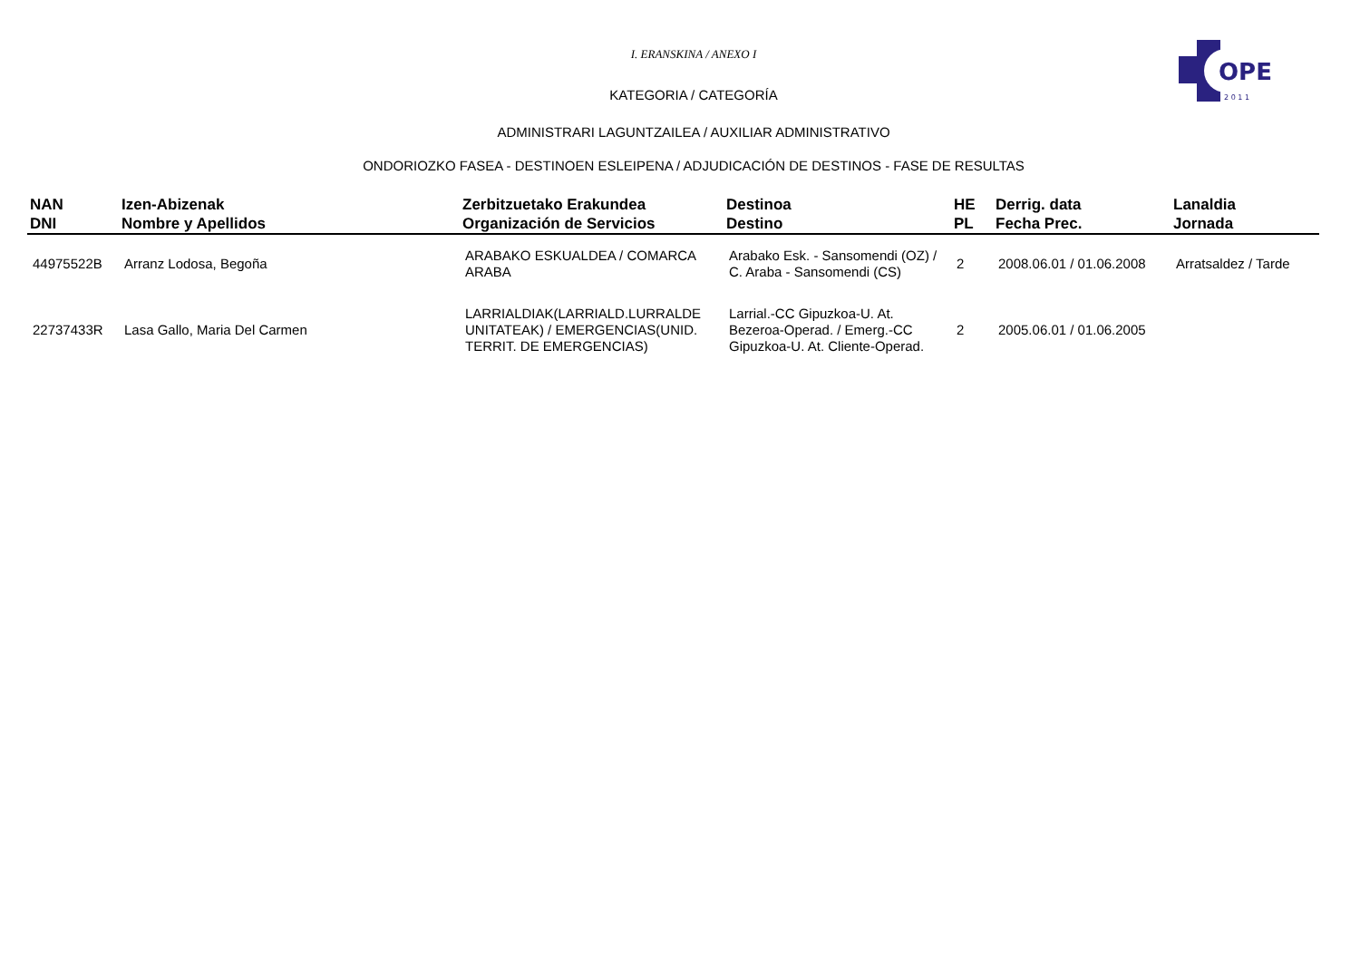OPE
2 0 1 1
I. ERANSKINA / ANEXO I
KATEGORIA / CATEGORÍA
ADMINISTRARI LAGUNTZAILEA / AUXILIAR ADMINISTRATIVO
ONDORIOZKO FASEA - DESTINOEN ESLEIPENA / ADJUDICACIÓN DE DESTINOS - FASE DE RESULTAS
| NAN DNI | Izen-Abizenak Nombre y Apellidos | Zerbitzuetako Erakundea Organización de Servicios | Destinoa Destino | HE PL | Derrig. data Fecha Prec. | Lanaldia Jornada |
| --- | --- | --- | --- | --- | --- | --- |
| 44975522B | Arranz Lodosa, Begoña | ARABAKO ESKUALDEA / COMARCA ARABA | Arabako Esk. - Sansomendi (OZ) / C. Araba - Sansomendi (CS) | 2 | 2008.06.01 / 01.06.2008 | Arratsaldez / Tarde |
| 22737433R | Lasa Gallo, Maria Del Carmen | LARRIALDIAK(LARRIALD.LURRALDE UNITATEAK) / EMERGENCIAS(UNID. TERRIT. DE EMERGENCIAS) | Larrial.-CC Gipuzkoa-U. At. Bezeroa-Operad. / Emerg.-CC Gipuzkoa-U. At. Cliente-Operad. | 2 | 2005.06.01 / 01.06.2005 | |